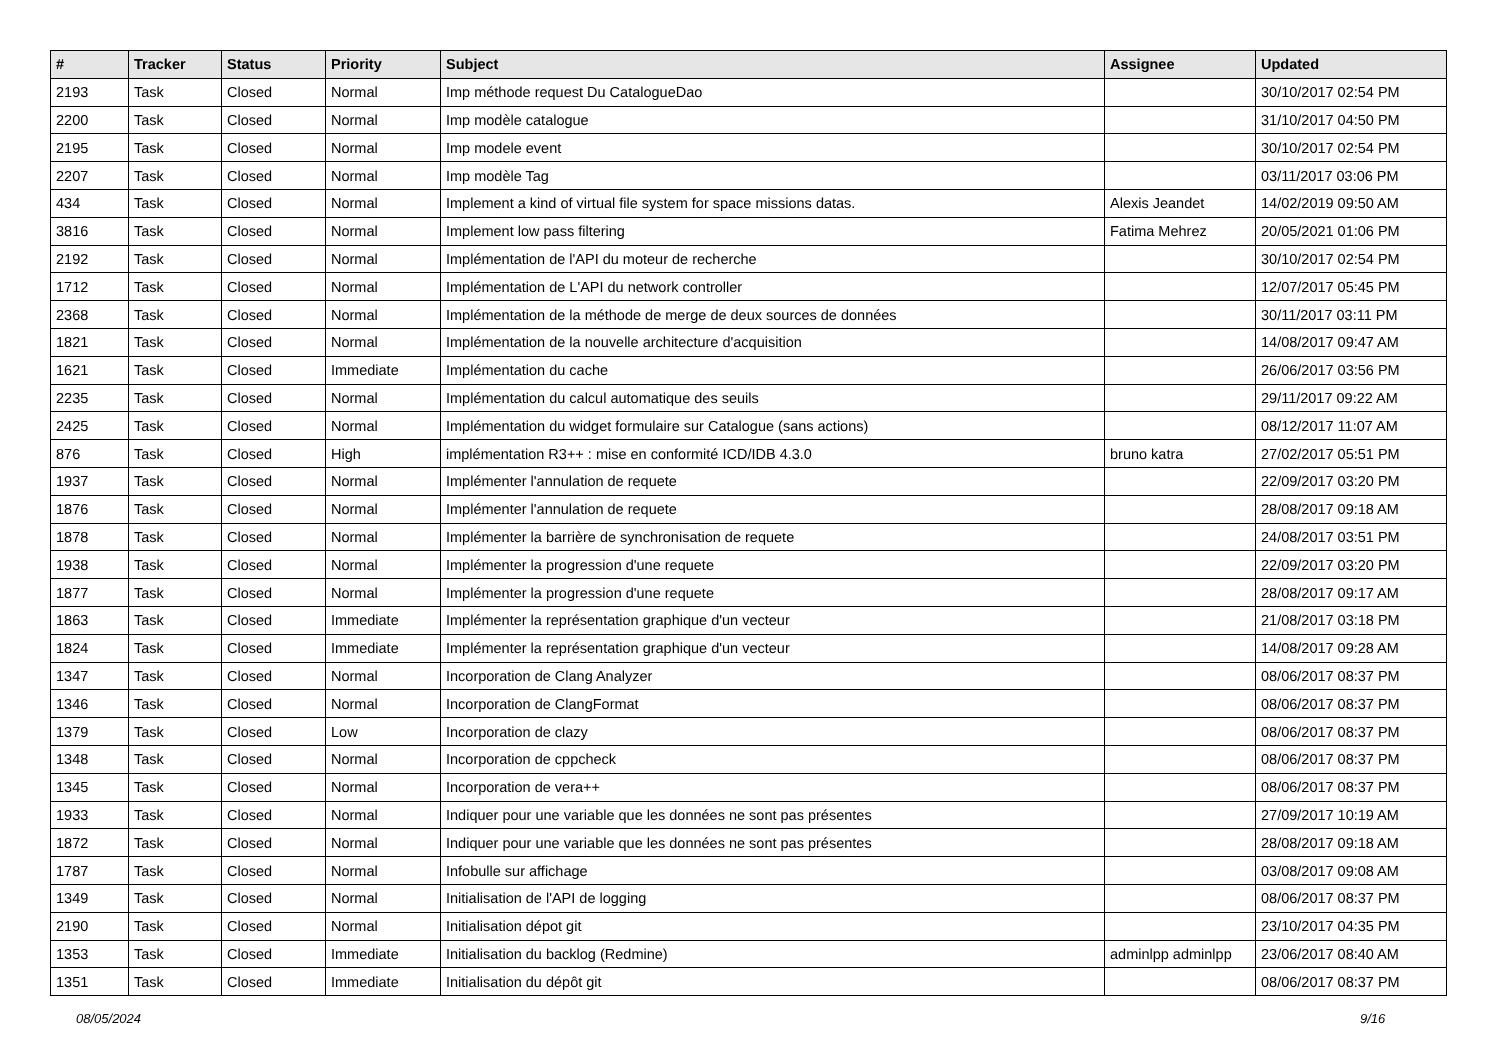| # | Tracker | Status | Priority | Subject | Assignee | Updated |
| --- | --- | --- | --- | --- | --- | --- |
| 2193 | Task | Closed | Normal | Imp méthode request Du CatalogueDao | | 30/10/2017 02:54 PM |
| 2200 | Task | Closed | Normal | Imp modèle catalogue | | 31/10/2017 04:50 PM |
| 2195 | Task | Closed | Normal | Imp modele event | | 30/10/2017 02:54 PM |
| 2207 | Task | Closed | Normal | Imp modèle Tag | | 03/11/2017 03:06 PM |
| 434 | Task | Closed | Normal | Implement a kind of virtual file system for space missions datas. | Alexis Jeandet | 14/02/2019 09:50 AM |
| 3816 | Task | Closed | Normal | Implement low pass filtering | Fatima Mehrez | 20/05/2021 01:06 PM |
| 2192 | Task | Closed | Normal | Implémentation de l'API du moteur de recherche | | 30/10/2017 02:54 PM |
| 1712 | Task | Closed | Normal | Implémentation de L'API du network controller | | 12/07/2017 05:45 PM |
| 2368 | Task | Closed | Normal | Implémentation de la méthode de merge de deux sources de données | | 30/11/2017 03:11 PM |
| 1821 | Task | Closed | Normal | Implémentation de la nouvelle architecture d'acquisition | | 14/08/2017 09:47 AM |
| 1621 | Task | Closed | Immediate | Implémentation du cache | | 26/06/2017 03:56 PM |
| 2235 | Task | Closed | Normal | Implémentation du calcul automatique des seuils | | 29/11/2017 09:22 AM |
| 2425 | Task | Closed | Normal | Implémentation du widget formulaire sur Catalogue (sans actions) | | 08/12/2017 11:07 AM |
| 876 | Task | Closed | High | implémentation R3++ : mise en conformité ICD/IDB 4.3.0 | bruno katra | 27/02/2017 05:51 PM |
| 1937 | Task | Closed | Normal | Implémenter l'annulation de requete | | 22/09/2017 03:20 PM |
| 1876 | Task | Closed | Normal | Implémenter l'annulation de requete | | 28/08/2017 09:18 AM |
| 1878 | Task | Closed | Normal | Implémenter la barrière de synchronisation de requete | | 24/08/2017 03:51 PM |
| 1938 | Task | Closed | Normal | Implémenter la progression d'une requete | | 22/09/2017 03:20 PM |
| 1877 | Task | Closed | Normal | Implémenter la progression d'une requete | | 28/08/2017 09:17 AM |
| 1863 | Task | Closed | Immediate | Implémenter la représentation graphique d'un vecteur | | 21/08/2017 03:18 PM |
| 1824 | Task | Closed | Immediate | Implémenter la représentation graphique d'un vecteur | | 14/08/2017 09:28 AM |
| 1347 | Task | Closed | Normal | Incorporation de Clang Analyzer | | 08/06/2017 08:37 PM |
| 1346 | Task | Closed | Normal | Incorporation de ClangFormat | | 08/06/2017 08:37 PM |
| 1379 | Task | Closed | Low | Incorporation de clazy | | 08/06/2017 08:37 PM |
| 1348 | Task | Closed | Normal | Incorporation de cppcheck | | 08/06/2017 08:37 PM |
| 1345 | Task | Closed | Normal | Incorporation de vera++ | | 08/06/2017 08:37 PM |
| 1933 | Task | Closed | Normal | Indiquer pour une variable que les données ne sont pas présentes | | 27/09/2017 10:19 AM |
| 1872 | Task | Closed | Normal | Indiquer pour une variable que les données ne sont pas présentes | | 28/08/2017 09:18 AM |
| 1787 | Task | Closed | Normal | Infobulle sur affichage | | 03/08/2017 09:08 AM |
| 1349 | Task | Closed | Normal | Initialisation de l'API de logging | | 08/06/2017 08:37 PM |
| 2190 | Task | Closed | Normal | Initialisation dépot git | | 23/10/2017 04:35 PM |
| 1353 | Task | Closed | Immediate | Initialisation du backlog (Redmine) | adminlpp adminlpp | 23/06/2017 08:40 AM |
| 1351 | Task | Closed | Immediate | Initialisation du dépôt git | | 08/06/2017 08:37 PM |
08/05/2024 9/16